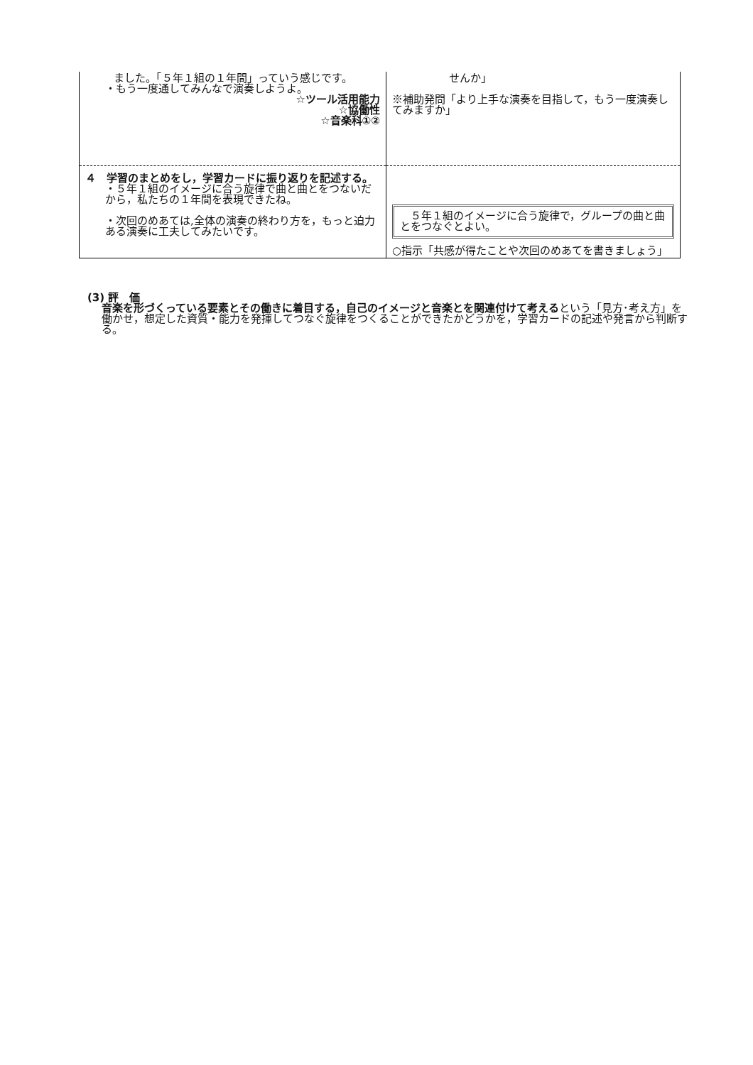| ました。「５年１組の１年間」っていう感じです。 ・もう一度通してみんなで演奏しようよ。 ☆ツール活用能力 ☆協働性 ☆音楽科①② | せんか」 ※補助発問「より上手な演奏を目指して，もう一度演奏してみますか」 |
| ４ 学習のまとめをし，学習カードに振り返りを記述する。 ・５年１組のイメージに合う旋律で曲と曲とをつないだから，私たちの１年間を表現できたね。 ・次回のめあては,全体の演奏の終わり方を，もっと迫力ある演奏に工夫してみたいです。 | ５年１組のイメージに合う旋律で，グループの曲と曲とをつなぐとよい。 ○指示「共感が得たことや次回のめあてを書きましょう」 |
(3) 評　価
音楽を形づくっている要素とその働きに着目する，自己のイメージと音楽とを関連付けて考えるという「見方･考え方」を働かせ，想定した資質・能力を発揮してつなぐ旋律をつくることができたかどうかを，学習カードの記述や発言から判断する。